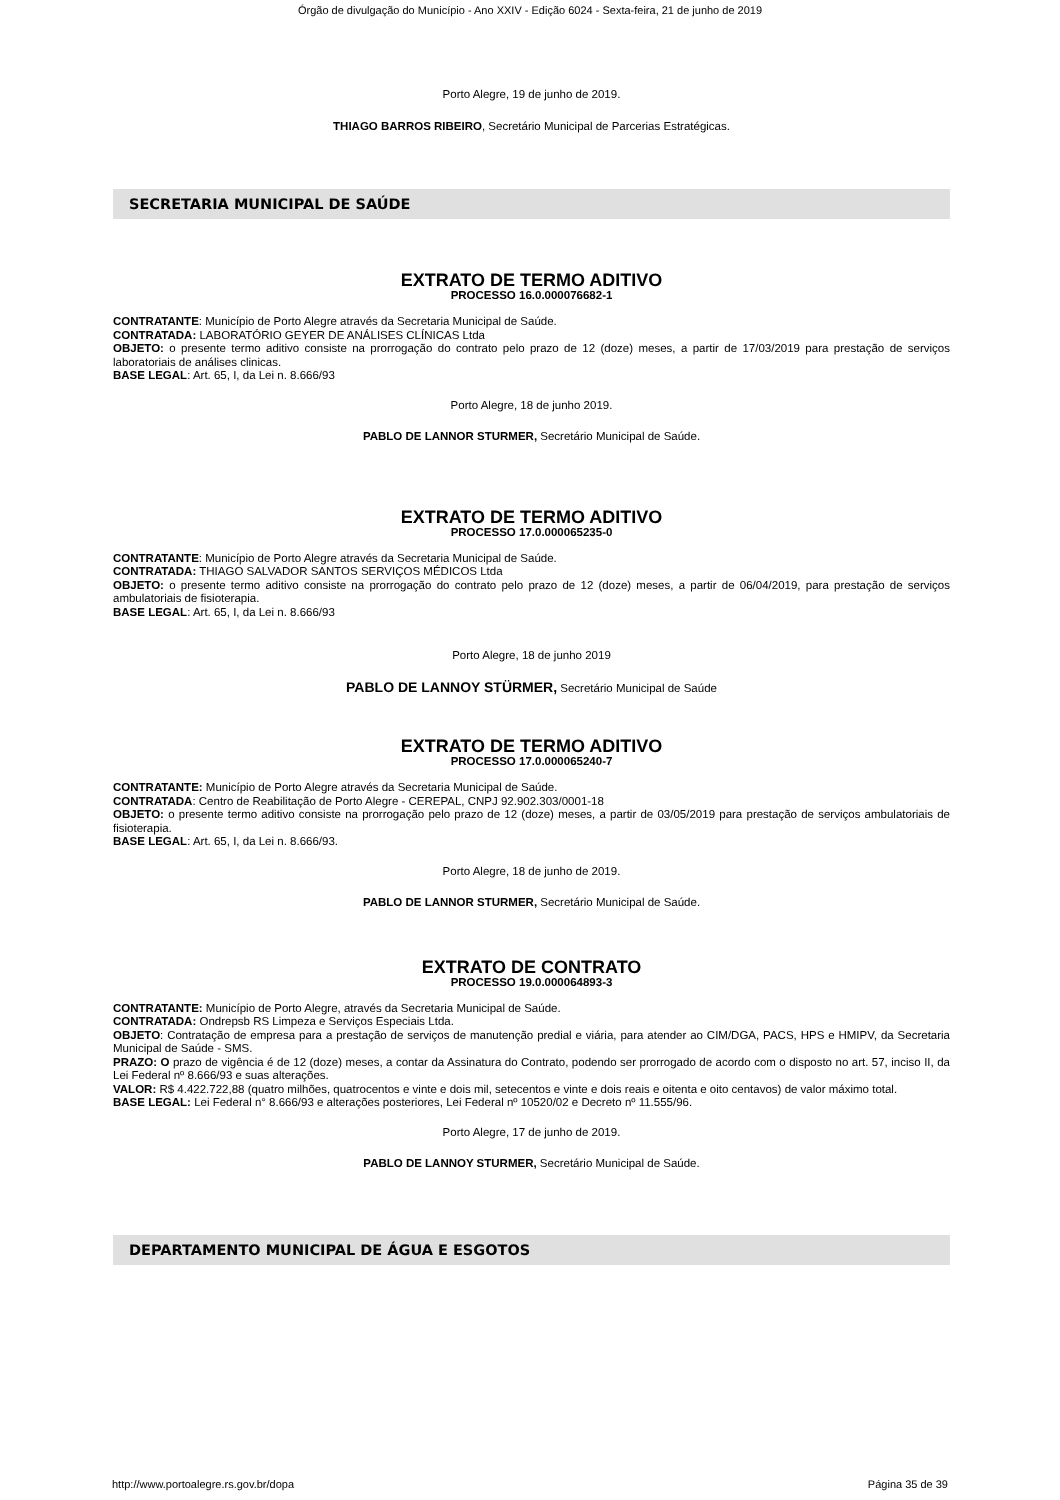Órgão de divulgação do Município - Ano XXIV - Edição 6024 - Sexta-feira, 21 de junho de 2019
Porto Alegre, 19 de junho de 2019.
THIAGO BARROS RIBEIRO, Secretário Municipal de Parcerias Estratégicas.
SECRETARIA MUNICIPAL DE SAÚDE
EXTRATO DE TERMO ADITIVO
PROCESSO 16.0.000076682-1
CONTRATANTE: Município de Porto Alegre através da Secretaria Municipal de Saúde.
CONTRATADA: LABORATÓRIO GEYER DE ANÁLISES CLÍNICAS Ltda
OBJETO: o presente termo aditivo consiste na prorrogação do contrato pelo prazo de 12 (doze) meses, a partir de 17/03/2019 para prestação de serviços laboratoriais de análises clinicas.
BASE LEGAL: Art. 65, I, da Lei n. 8.666/93
Porto Alegre, 18 de junho 2019.
PABLO DE LANNOR STURMER, Secretário Municipal de Saúde.
EXTRATO DE TERMO ADITIVO
PROCESSO 17.0.000065235-0
CONTRATANTE: Município de Porto Alegre através da Secretaria Municipal de Saúde.
CONTRATADA: THIAGO SALVADOR SANTOS SERVIÇOS MÉDICOS Ltda
OBJETO: o presente termo aditivo consiste na prorrogação do contrato pelo prazo de 12 (doze) meses, a partir de 06/04/2019, para prestação de serviços ambulatoriais de fisioterapia.
BASE LEGAL: Art. 65, I, da Lei n. 8.666/93
Porto Alegre, 18 de junho 2019
PABLO DE LANNOY STÜRMER, Secretário Municipal de Saúde
EXTRATO DE TERMO ADITIVO
PROCESSO 17.0.000065240-7
CONTRATANTE: Município de Porto Alegre através da Secretaria Municipal de Saúde.
CONTRATADA: Centro de Reabilitação de Porto Alegre - CEREPAL, CNPJ 92.902.303/0001-18
OBJETO: o presente termo aditivo consiste na prorrogação pelo prazo de 12 (doze) meses, a partir de 03/05/2019 para prestação de serviços ambulatoriais de fisioterapia.
BASE LEGAL: Art. 65, I, da Lei n. 8.666/93.
Porto Alegre, 18 de junho de 2019.
PABLO DE LANNOR STURMER, Secretário Municipal de Saúde.
EXTRATO DE CONTRATO
PROCESSO 19.0.000064893-3
CONTRATANTE: Município de Porto Alegre, através da Secretaria Municipal de Saúde.
CONTRATADA: Ondrepsb RS Limpeza e Serviços Especiais Ltda.
OBJETO: Contratação de empresa para a prestação de serviços de manutenção predial e viária, para atender ao CIM/DGA, PACS, HPS e HMIPV, da Secretaria Municipal de Saúde - SMS.
PRAZO: O prazo de vigência é de 12 (doze) meses, a contar da Assinatura do Contrato, podendo ser prorrogado de acordo com o disposto no art. 57, inciso II, da Lei Federal nº 8.666/93 e suas alterações.
VALOR: R$ 4.422.722,88 (quatro milhões, quatrocentos e vinte e dois mil, setecentos e vinte e dois reais e oitenta e oito centavos) de valor máximo total.
BASE LEGAL: Lei Federal n° 8.666/93 e alterações posteriores, Lei Federal nº 10520/02 e Decreto nº 11.555/96.
Porto Alegre, 17 de junho de 2019.
PABLO DE LANNOY STURMER, Secretário Municipal de Saúde.
DEPARTAMENTO MUNICIPAL DE ÁGUA E ESGOTOS
http://www.portoalegre.rs.gov.br/dopa Página 35 de 39